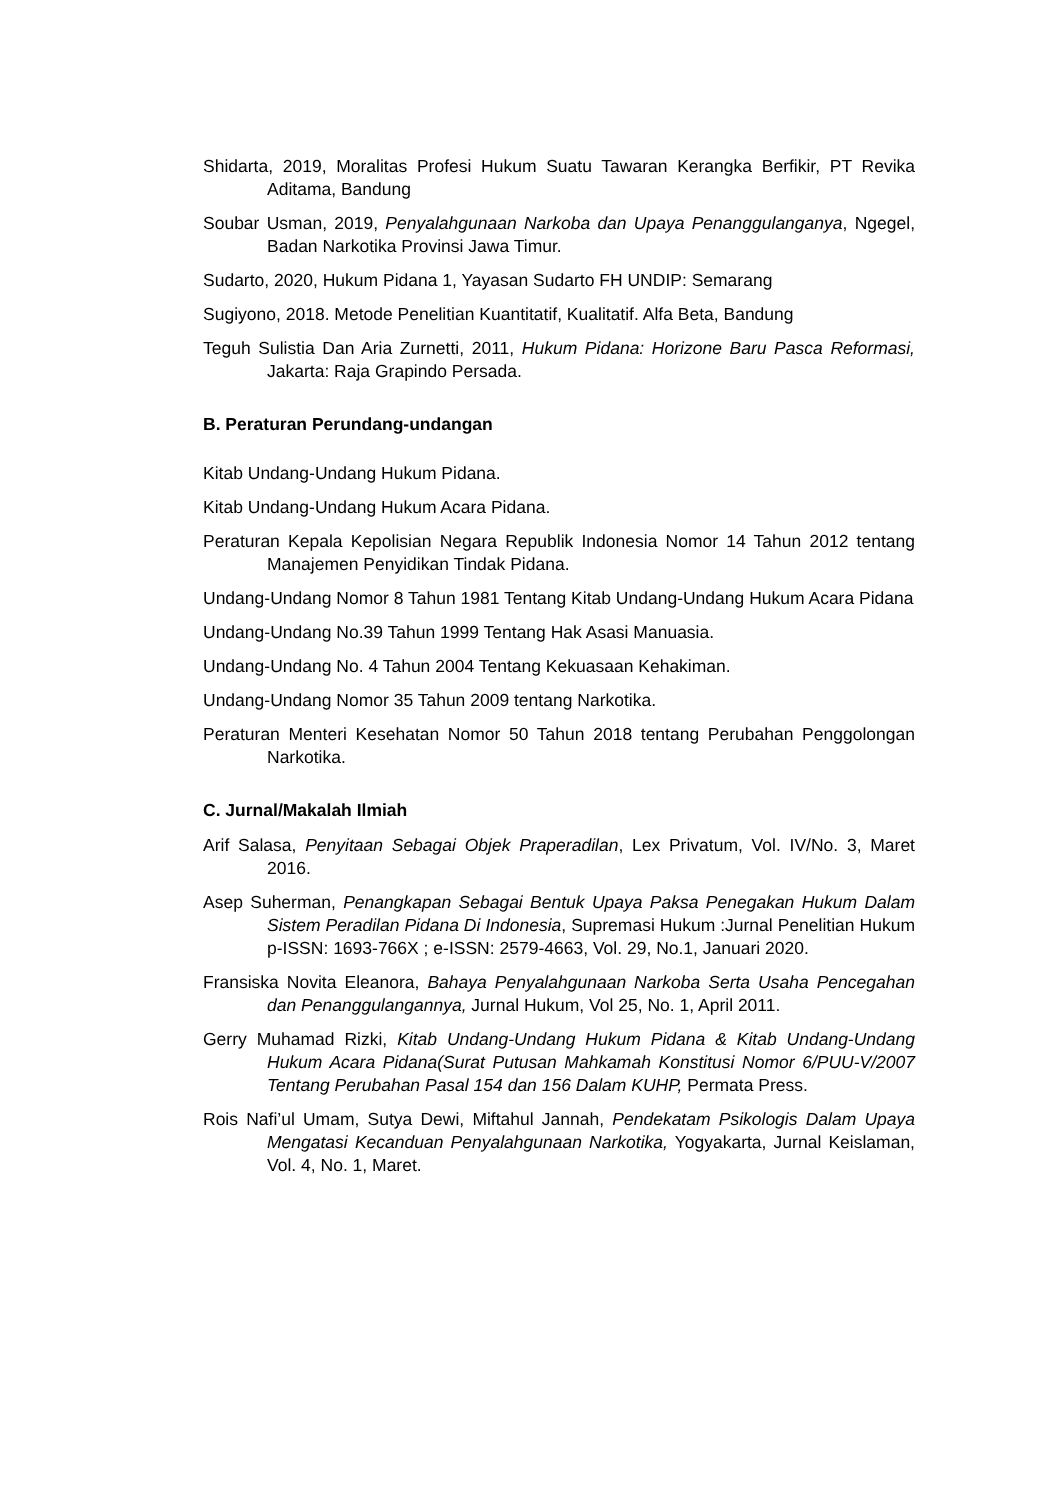Shidarta, 2019, Moralitas Profesi Hukum Suatu Tawaran Kerangka Berfikir, PT Revika Aditama, Bandung
Soubar Usman, 2019, Penyalahgunaan Narkoba dan Upaya Penanggulanganya, Ngegel, Badan Narkotika Provinsi Jawa Timur.
Sudarto, 2020, Hukum Pidana 1, Yayasan Sudarto FH UNDIP: Semarang
Sugiyono, 2018. Metode Penelitian Kuantitatif, Kualitatif. Alfa Beta, Bandung
Teguh Sulistia Dan Aria Zurnetti, 2011, Hukum Pidana: Horizone Baru Pasca Reformasi, Jakarta: Raja Grapindo Persada.
B. Peraturan Perundang-undangan
Kitab Undang-Undang Hukum Pidana.
Kitab Undang-Undang Hukum Acara Pidana.
Peraturan Kepala Kepolisian Negara Republik Indonesia Nomor 14 Tahun 2012 tentang Manajemen Penyidikan Tindak Pidana.
Undang-Undang Nomor 8 Tahun 1981 Tentang Kitab Undang-Undang Hukum Acara Pidana
Undang-Undang No.39 Tahun 1999 Tentang Hak Asasi Manuasia.
Undang-Undang No. 4 Tahun 2004 Tentang Kekuasaan Kehakiman.
Undang-Undang Nomor 35 Tahun 2009 tentang Narkotika.
Peraturan Menteri Kesehatan Nomor 50 Tahun 2018 tentang Perubahan Penggolongan Narkotika.
C. Jurnal/Makalah Ilmiah
Arif Salasa, Penyitaan Sebagai Objek Praperadilan, Lex Privatum, Vol. IV/No. 3, Maret 2016.
Asep Suherman, Penangkapan Sebagai Bentuk Upaya Paksa Penegakan Hukum Dalam Sistem Peradilan Pidana Di Indonesia, Supremasi Hukum :Jurnal Penelitian Hukum p-ISSN: 1693-766X ; e-ISSN: 2579-4663, Vol. 29, No.1, Januari 2020.
Fransiska Novita Eleanora, Bahaya Penyalahgunaan Narkoba Serta Usaha Pencegahan dan Penanggulangannya, Jurnal Hukum, Vol 25, No. 1, April 2011.
Gerry Muhamad Rizki, Kitab Undang-Undang Hukum Pidana & Kitab Undang-Undang Hukum Acara Pidana(Surat Putusan Mahkamah Konstitusi Nomor 6/PUU-V/2007 Tentang Perubahan Pasal 154 dan 156 Dalam KUHP, Permata Press.
Rois Nafi’ul Umam, Sutya Dewi, Miftahul Jannah, Pendekatam Psikologis Dalam Upaya Mengatasi Kecanduan Penyalahgunaan Narkotika, Yogyakarta, Jurnal Keislaman, Vol. 4, No. 1, Maret.